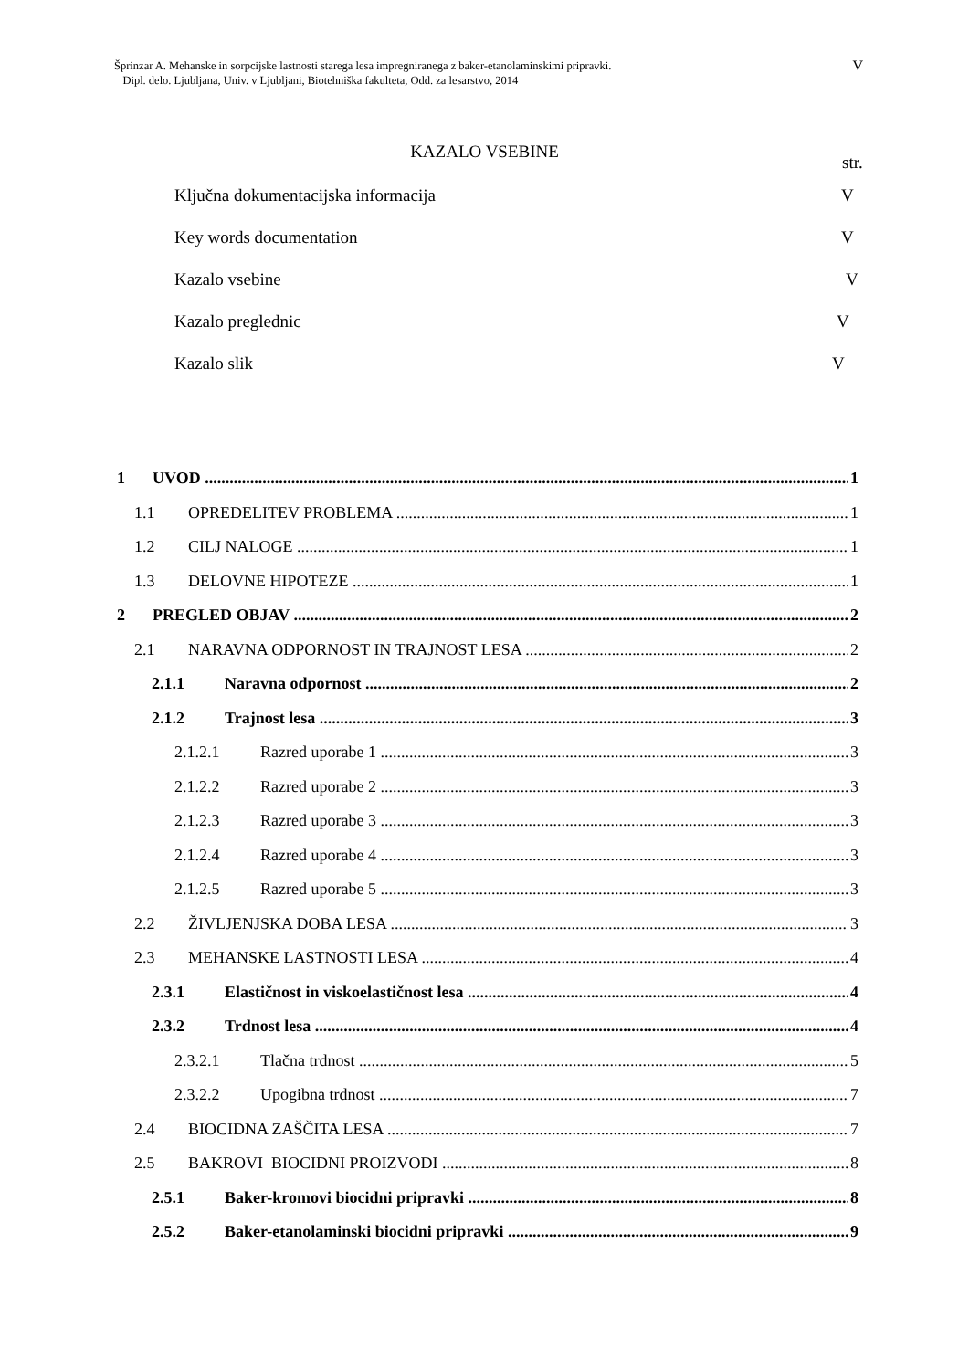Šprinzar A. Mehanske in sorpcijske lastnosti starega lesa impregniranega z baker-etanolaminskimi pripravki.
Dipl. delo. Ljubljana, Univ. v Ljubljani, Biotehniška fakulteta, Odd. za lesarstvo, 2014
V
KAZALO VSEBINE
str.
Ključna dokumentacijska informacija V
Key words documentation V
Kazalo vsebine V
Kazalo preglednic V
Kazalo slik V
1 UVOD 1
1.1 OPREDELITEV PROBLEMA 1
1.2 CILJ NALOGE 1
1.3 DELOVNE HIPOTEZE 1
2 PREGLED OBJAV 2
2.1 NARAVNA ODPORNOST IN TRAJNOST LESA 2
2.1.1 Naravna odpornost 2
2.1.2 Trajnost lesa 3
2.1.2.1 Razred uporabe 1 3
2.1.2.2 Razred uporabe 2 3
2.1.2.3 Razred uporabe 3 3
2.1.2.4 Razred uporabe 4 3
2.1.2.5 Razred uporabe 5 3
2.2 ŽIVLJENJSKA DOBA LESA 3
2.3 MEHANSKE LASTNOSTI LESA 4
2.3.1 Elastičnost in viskoelastičnost lesa 4
2.3.2 Trdnost lesa 4
2.3.2.1 Tlačna trdnost 5
2.3.2.2 Upogibna trdnost 7
2.4 BIOCIDNA ZAŠČITA LESA 7
2.5 BAKROVI BIOCIDNI PROIZVODI 8
2.5.1 Baker-kromovi biocidni pripravki 8
2.5.2 Baker-etanolaminski biocidni pripravki 9